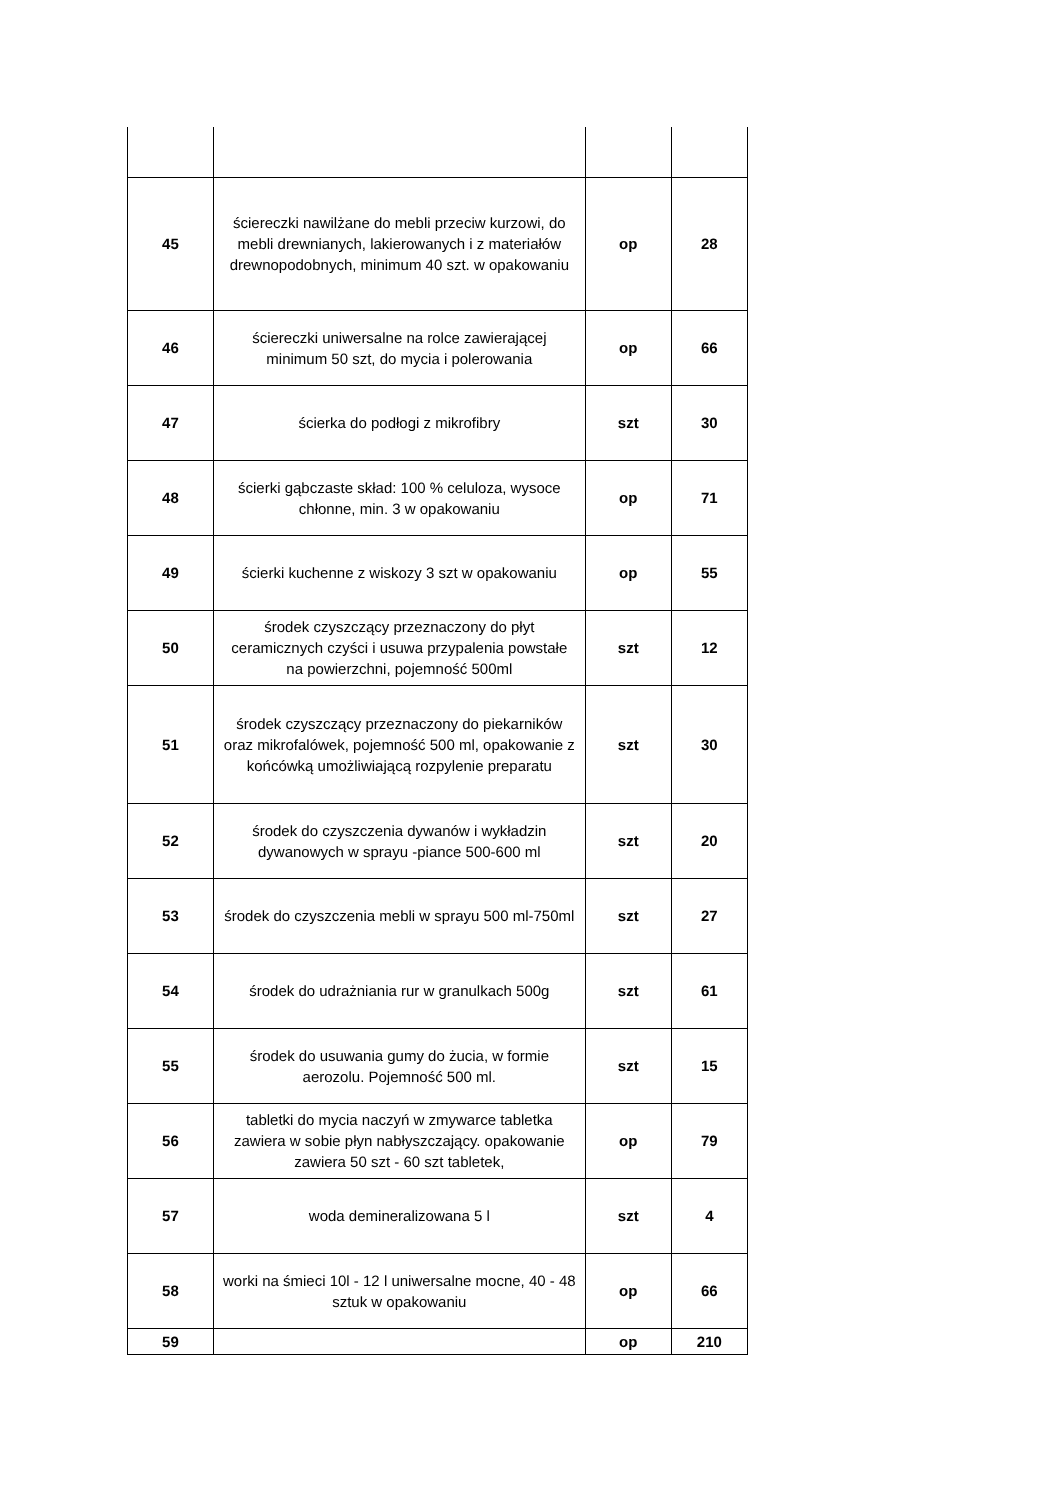| 45 | ściereczki nawilżane do mebli przeciw kurzowi, do mebli drewnianych, lakierowanych i z materiałów drewnopodobnych, minimum 40 szt. w opakowaniu | op | 28 |
| 46 | ściereczki uniwersalne na rolce zawierającej minimum 50 szt, do mycia i polerowania | op | 66 |
| 47 | ścierka do podłogi z mikrofibry | szt | 30 |
| 48 | ścierki gąbczaste skład: 100 % celuloza, wysoce chłonne, min. 3 w opakowaniu | op | 71 |
| 49 | ścierki kuchenne z wiskozy 3 szt w opakowaniu | op | 55 |
| 50 | środek czyszczący przeznaczony do płyt ceramicznych czyści i usuwa przypalenia powstałe na powierzchni, pojemność 500ml | szt | 12 |
| 51 | środek czyszczący przeznaczony do piekarników oraz mikrofalówek, pojemność 500 ml, opakowanie z końcówką umożliwiającą rozpylenie preparatu | szt | 30 |
| 52 | środek do czyszczenia dywanów i wykładzin dywanowych w sprayu -piance 500-600 ml | szt | 20 |
| 53 | środek do czyszczenia mebli w sprayu 500 ml-750ml | szt | 27 |
| 54 | środek do udrażniania rur w granulkach 500g | szt | 61 |
| 55 | środek do usuwania gumy do żucia, w formie aerozolu. Pojemność 500 ml. | szt | 15 |
| 56 | tabletki do mycia naczyń w zmywarce tabletka zawiera w sobie płyn nabłyszczający. opakowanie zawiera 50 szt - 60 szt tabletek, | op | 79 |
| 57 | woda demineralizowana 5 l | szt | 4 |
| 58 | worki na śmieci 10l - 12 l uniwersalne mocne, 40 - 48 sztuk w opakowaniu | op | 66 |
| 59 | | op | 210 |